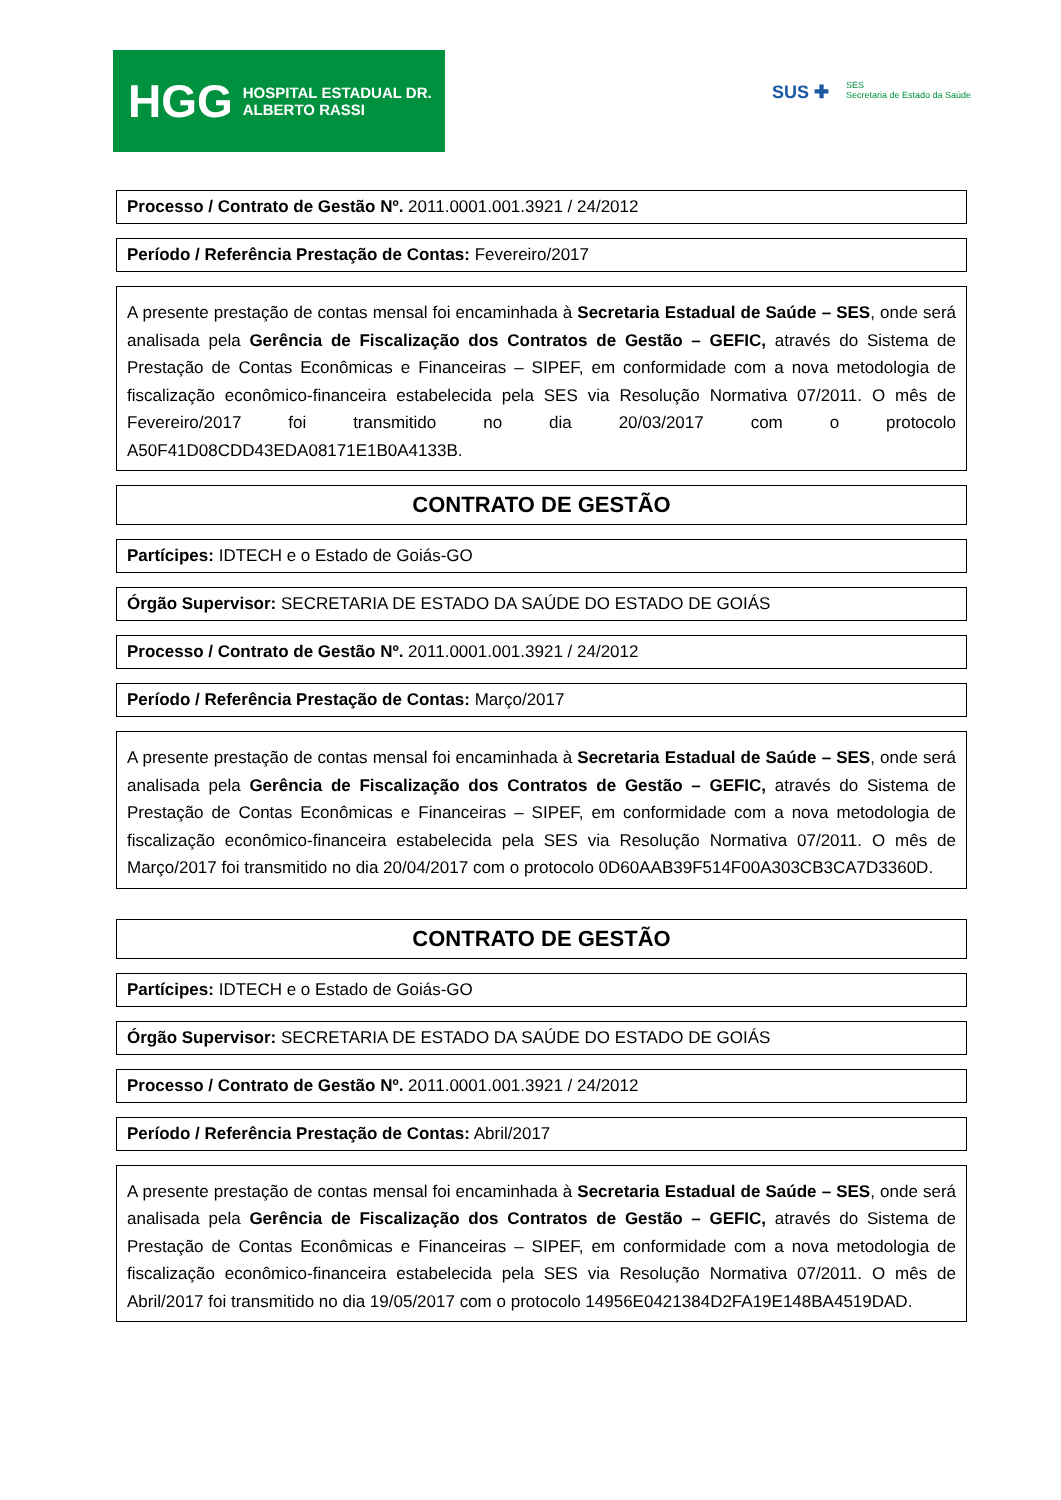HGG HOSPITAL ESTADUAL DR. ALBERTO RASSI
SUS ✚ SES
Secretaria de Estado da Saúde
Processo / Contrato de Gestão Nº. 2011.0001.001.3921 / 24/2012
Período / Referência Prestação de Contas: Fevereiro/2017
A presente prestação de contas mensal foi encaminhada à Secretaria Estadual de Saúde – SES, onde será analisada pela Gerência de Fiscalização dos Contratos de Gestão – GEFIC, através do Sistema de Prestação de Contas Econômicas e Financeiras – SIPEF, em conformidade com a nova metodologia de fiscalização econômico-financeira estabelecida pela SES via Resolução Normativa 07/2011. O mês de Fevereiro/2017 foi transmitido no dia 20/03/2017 com o protocolo A50F41D08CDD43EDA08171E1B0A4133B.
CONTRATO DE GESTÃO
Partícipes: IDTECH e o Estado de Goiás-GO
Órgão Supervisor: SECRETARIA DE ESTADO DA SAÚDE DO ESTADO DE GOIÁS
Processo / Contrato de Gestão Nº. 2011.0001.001.3921 / 24/2012
Período / Referência Prestação de Contas: Março/2017
A presente prestação de contas mensal foi encaminhada à Secretaria Estadual de Saúde – SES, onde será analisada pela Gerência de Fiscalização dos Contratos de Gestão – GEFIC, através do Sistema de Prestação de Contas Econômicas e Financeiras – SIPEF, em conformidade com a nova metodologia de fiscalização econômico-financeira estabelecida pela SES via Resolução Normativa 07/2011. O mês de Março/2017 foi transmitido no dia 20/04/2017 com o protocolo 0D60AAB39F514F00A303CB3CA7D3360D.
CONTRATO DE GESTÃO
Partícipes: IDTECH e o Estado de Goiás-GO
Órgão Supervisor: SECRETARIA DE ESTADO DA SAÚDE DO ESTADO DE GOIÁS
Processo / Contrato de Gestão Nº. 2011.0001.001.3921 / 24/2012
Período / Referência Prestação de Contas: Abril/2017
A presente prestação de contas mensal foi encaminhada à Secretaria Estadual de Saúde – SES, onde será analisada pela Gerência de Fiscalização dos Contratos de Gestão – GEFIC, através do Sistema de Prestação de Contas Econômicas e Financeiras – SIPEF, em conformidade com a nova metodologia de fiscalização econômico-financeira estabelecida pela SES via Resolução Normativa 07/2011. O mês de Abril/2017 foi transmitido no dia 19/05/2017 com o protocolo 14956E0421384D2FA19E148BA4519DAD.